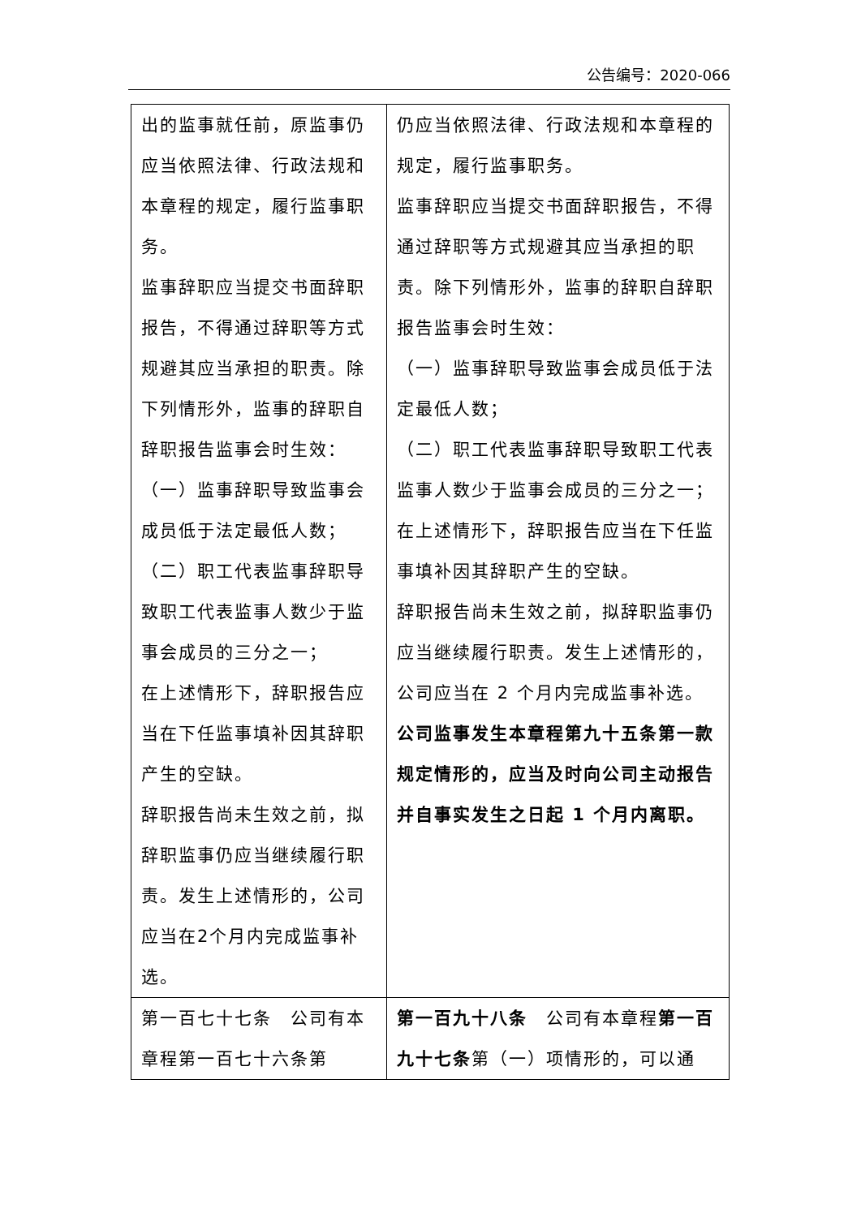公告编号：2020-066
| 出的监事就任前，原监事仍应当依照法律、行政法规和本章程的规定，履行监事职务。 监事辞职应当提交书面辞职报告，不得通过辞职等方式规避其应当承担的职责。除下列情形外，监事的辞职自辞职报告监事会时生效： （一）监事辞职导致监事会成员低于法定最低人数； （二）职工代表监事辞职导致职工代表监事人数少于监事会成员的三分之一； 在上述情形下，辞职报告应当在下任监事填补因其辞职产生的空缺。 辞职报告尚未生效之前，拟辞职监事仍应当继续履行职责。发生上述情形的，公司应当在2个月内完成监事补选。 | 仍应当依照法律、行政法规和本章程的规定，履行监事职务。 监事辞职应当提交书面辞职报告，不得通过辞职等方式规避其应当承担的职责。除下列情形外，监事的辞职自辞职报告监事会时生效： （一）监事辞职导致监事会成员低于法定最低人数； （二）职工代表监事辞职导致职工代表监事人数少于监事会成员的三分之一； 在上述情形下，辞职报告应当在下任监事填补因其辞职产生的空缺。 辞职报告尚未生效之前，拟辞职监事仍应当继续履行职责。发生上述情形的，公司应当在 2 个月内完成监事补选。 公司监事发生本章程第九十五条第一款规定情形的，应当及时向公司主动报告并自事实发生之日起 1 个月内离职。 |
| 第一百七十七条 公司有本章程第一百七十六条第 | 第一百九十八条 公司有本章程 第一百九十七条 第（一）项情形的，可以通 |